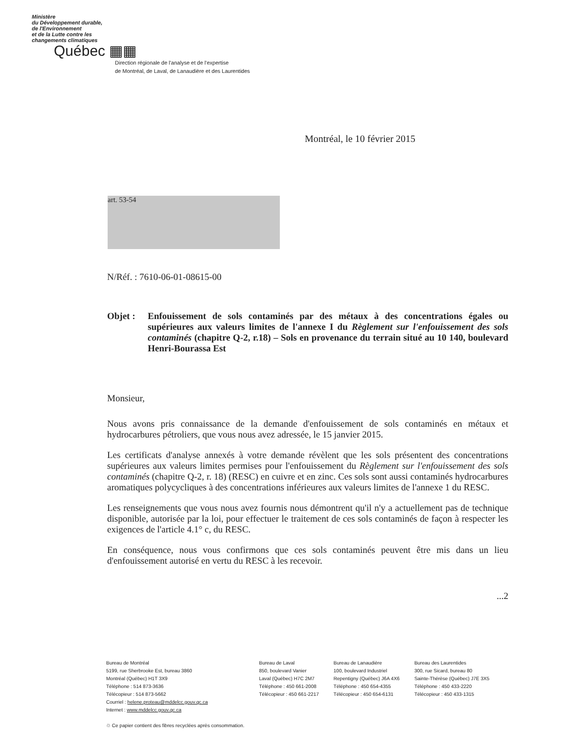Ministère
du Développement durable,
de l'Environnement
et de la Lutte contre les
changements climatiques
Québec ▦▦
Direction régionale de l'analyse et de l'expertise
de Montréal, de Laval, de Lanaudière et des Laurentides
Montréal, le 10 février 2015
art. 53-54
N/Réf. : 7610-06-01-08615-00
Objet : Enfouissement de sols contaminés par des métaux à des concentrations égales ou supérieures aux valeurs limites de l'annexe I du Règlement sur l'enfouissement des sols contaminés (chapitre Q-2, r.18) – Sols en provenance du terrain situé au 10 140, boulevard Henri-Bourassa Est
Monsieur,
Nous avons pris connaissance de la demande d'enfouissement de sols contaminés en métaux et hydrocarbures pétroliers, que vous nous avez adressée, le 15 janvier 2015.
Les certificats d'analyse annexés à votre demande révèlent que les sols présentent des concentrations supérieures aux valeurs limites permises pour l'enfouissement du Règlement sur l'enfouissement des sols contaminés (chapitre Q-2, r. 18) (RESC) en cuivre et en zinc. Ces sols sont aussi contaminés hydrocarbures aromatiques polycycliques à des concentrations inférieures aux valeurs limites de l'annexe 1 du RESC.
Les renseignements que vous nous avez fournis nous démontrent qu'il n'y a actuellement pas de technique disponible, autorisée par la loi, pour effectuer le traitement de ces sols contaminés de façon à respecter les exigences de l'article 4.1° c, du RESC.
En conséquence, nous vous confirmons que ces sols contaminés peuvent être mis dans un lieu d'enfouissement autorisé en vertu du RESC à les recevoir.
...2
Bureau de Montréal
5199, rue Sherbrooke Est, bureau 3860
Montréal (Québec) H1T 3X9
Téléphone : 514 873-3636
Télécopieur : 514 873-5662
Courriel : helene.proteau@mddelcc.gouv.qc.ca
Internet : www.mddelcc.gouv.qc.ca
♲ Ce papier contient des fibres recyclées après consommation.
Bureau de Laval
850, boulevard Vanier
Laval (Québec) H7C 2M7
Téléphone : 450 661-2008
Télécopieur : 450 661-2217
Bureau de Lanaudière
100, boulevard Industriel
Repentigny (Québec) J6A 4X6
Téléphone : 450 654-4355
Télécopieur : 450 654-6131
Bureau des Laurentides
300, rue Sicard, bureau 80
Sainte-Thérèse (Québec) J7E 3X5
Téléphone : 450 433-2220
Télécopieur : 450 433-1315